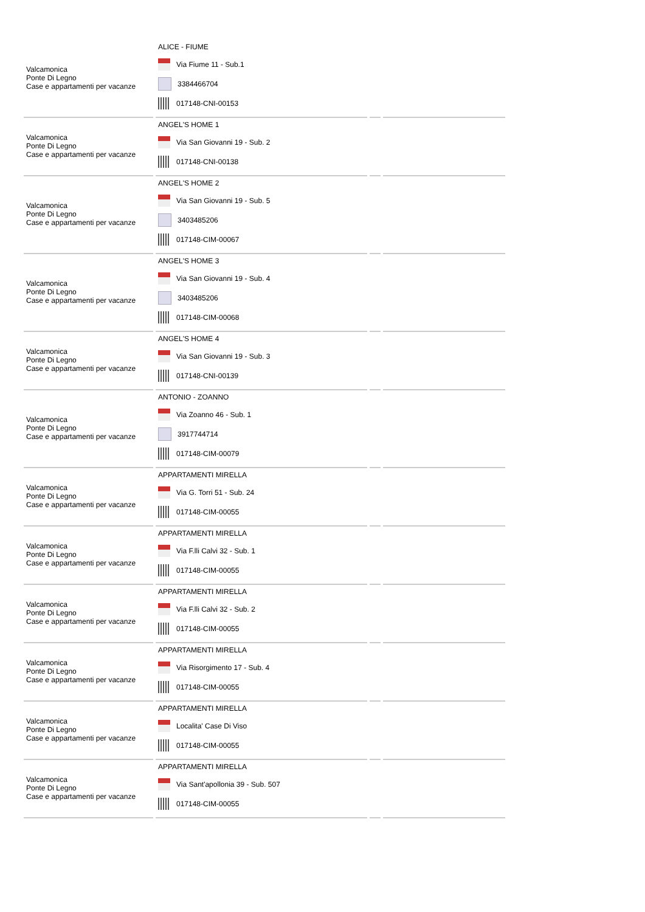| Valcamonica Ponte Di Legno Case e appartamenti per vacanze | ALICE - FIUME Via Fiume 11 - Sub.1 3384466704 017148-CNI-00153 | | |
| Valcamonica Ponte Di Legno Case e appartamenti per vacanze | ANGEL'S HOME 1 Via San Giovanni 19 - Sub. 2 017148-CNI-00138 | | |
| Valcamonica Ponte Di Legno Case e appartamenti per vacanze | ANGEL'S HOME 2 Via San Giovanni 19 - Sub. 5 3403485206 017148-CIM-00067 | | |
| Valcamonica Ponte Di Legno Case e appartamenti per vacanze | ANGEL'S HOME 3 Via San Giovanni 19 - Sub. 4 3403485206 017148-CIM-00068 | | |
| Valcamonica Ponte Di Legno Case e appartamenti per vacanze | ANGEL'S HOME 4 Via San Giovanni 19 - Sub. 3 017148-CNI-00139 | | |
| Valcamonica Ponte Di Legno Case e appartamenti per vacanze | ANTONIO - ZOANNO Via Zoanno 46 - Sub. 1 3917744714 017148-CIM-00079 | | |
| Valcamonica Ponte Di Legno Case e appartamenti per vacanze | APPARTAMENTI MIRELLA Via G. Torri 51 - Sub. 24 017148-CIM-00055 | | |
| Valcamonica Ponte Di Legno Case e appartamenti per vacanze | APPARTAMENTI MIRELLA Via F.lli Calvi 32 - Sub. 1 017148-CIM-00055 | | |
| Valcamonica Ponte Di Legno Case e appartamenti per vacanze | APPARTAMENTI MIRELLA Via F.lli Calvi 32 - Sub. 2 017148-CIM-00055 | | |
| Valcamonica Ponte Di Legno Case e appartamenti per vacanze | APPARTAMENTI MIRELLA Via Risorgimento 17 - Sub. 4 017148-CIM-00055 | | |
| Valcamonica Ponte Di Legno Case e appartamenti per vacanze | APPARTAMENTI MIRELLA Localita' Case Di Viso 017148-CIM-00055 | | |
| Valcamonica Ponte Di Legno Case e appartamenti per vacanze | APPARTAMENTI MIRELLA Via Sant'apollonia 39 - Sub. 507 017148-CIM-00055 | | |